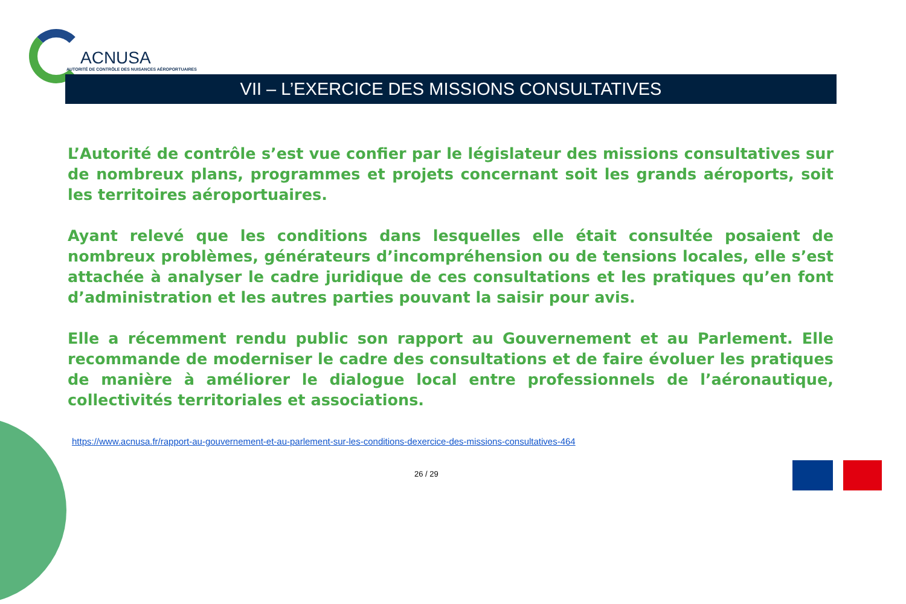ACNUSA
AUTORITÉ DE CONTRÔLE DES NUISANCES AÉROPORTUAIRES
VII – L’EXERCICE DES MISSIONS CONSULTATIVES
L’Autorité de contrôle s’est vue confier par le législateur des missions consultatives sur de nombreux plans, programmes et projets concernant soit les grands aéroports, soit les territoires aéroportuaires.
Ayant relevé que les conditions dans lesquelles elle était consultée posaient de nombreux problèmes, générateurs d’incompréhension ou de tensions locales, elle s’est attachée à analyser le cadre juridique de ces consultations et les pratiques qu’en font d’administration et les autres parties pouvant la saisir pour avis.
Elle a récemment rendu public son rapport au Gouvernement et au Parlement. Elle recommande de moderniser le cadre des consultations et de faire évoluer les pratiques de manière à améliorer le dialogue local entre professionnels de l’aéronautique, collectivités territoriales et associations.
https://www.acnusa.fr/rapport-au-gouvernement-et-au-parlement-sur-les-conditions-dexercice-des-missions-consultatives-464
26 / 29